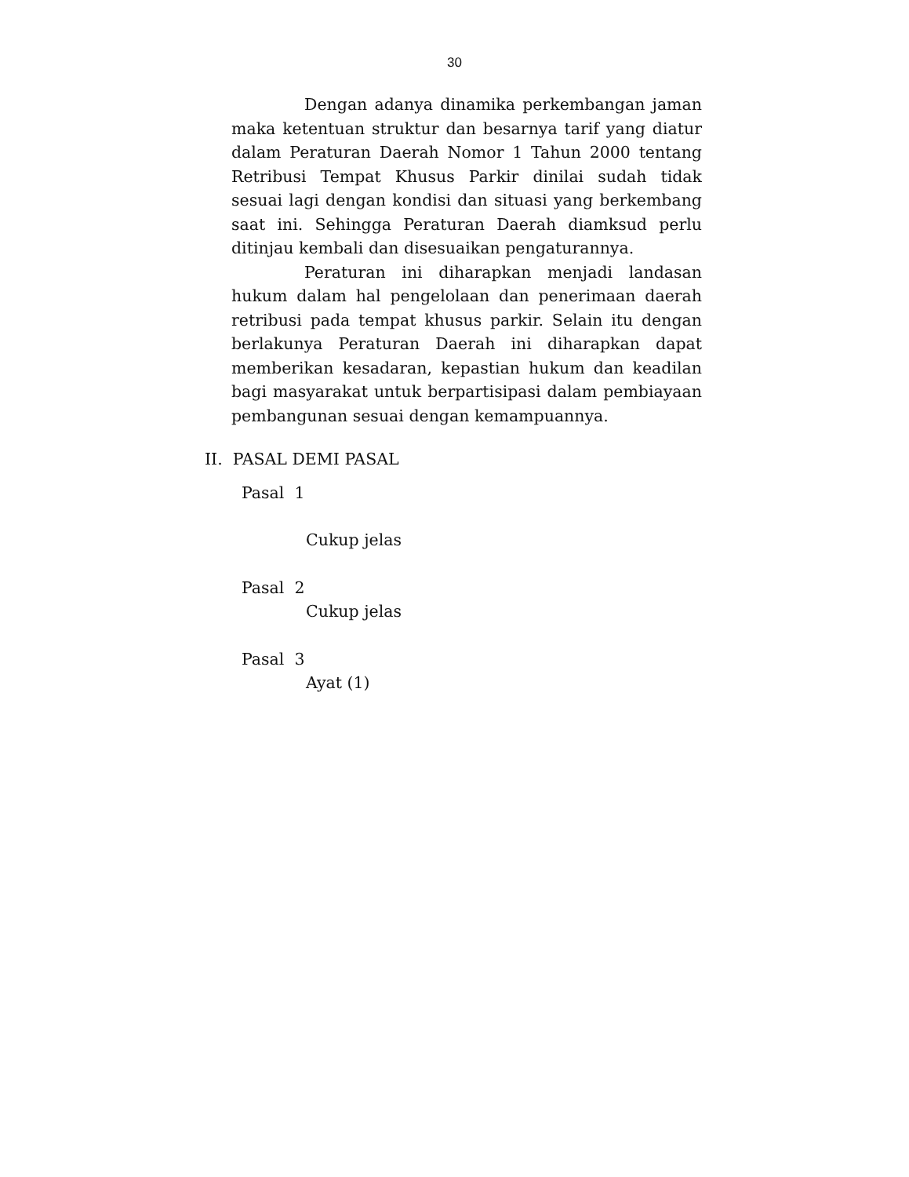30
Dengan adanya dinamika perkembangan jaman maka ketentuan struktur dan besarnya tarif yang diatur dalam Peraturan Daerah Nomor 1 Tahun 2000 tentang Retribusi Tempat Khusus Parkir dinilai sudah tidak sesuai lagi dengan kondisi dan situasi yang berkembang saat ini. Sehingga Peraturan Daerah diamksud perlu ditinjau kembali dan disesuaikan pengaturannya.
Peraturan ini diharapkan menjadi landasan hukum dalam hal pengelolaan dan penerimaan daerah retribusi pada tempat khusus parkir. Selain itu dengan berlakunya Peraturan Daerah ini diharapkan dapat memberikan kesadaran, kepastian hukum dan keadilan bagi masyarakat untuk berpartisipasi dalam pembiayaan pembangunan sesuai dengan kemampuannya.
II. PASAL DEMI PASAL
Pasal 1
Cukup jelas
Pasal 2
Cukup jelas
Pasal 3
Ayat (1)